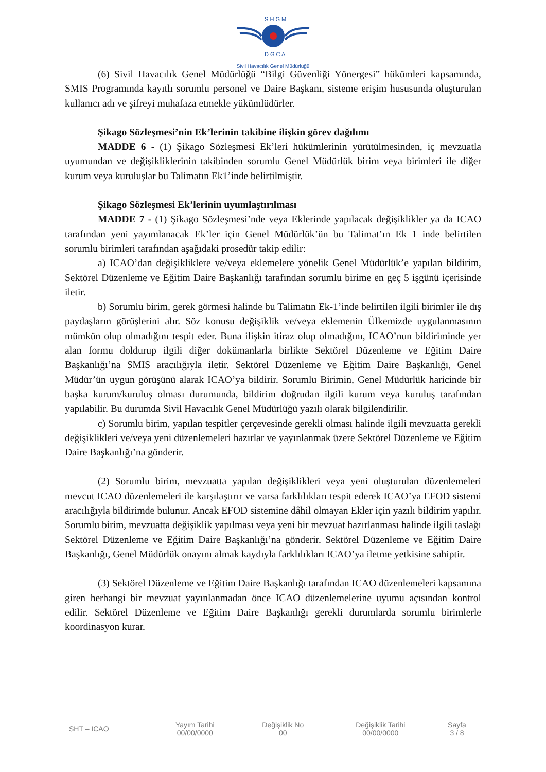S H G M
D G C A
Sivil Havacılık Genel Müdürlüğü
(6) Sivil Havacılık Genel Müdürlüğü “Bilgi Güvenliği Yönergesi” hükümleri kapsamında, SMIS Programında kayıtlı sorumlu personel ve Daire Başkanı, sisteme erişim hususunda oluşturulan kullanıcı adı ve şifreyi muhafaza etmekle yükümlüdürler.
Şikago Sözleşmesi’nin Ek’lerinin takibine ilişkin görev dağılımı
MADDE 6 - (1) Şikago Sözleşmesi Ek’leri hükümlerinin yürütülmesinden, iç mevzuatla uyumundan ve değişikliklerinin takibinden sorumlu Genel Müdürlük birim veya birimleri ile diğer kurum veya kuruluşlar bu Talimatın Ek1’inde belirtilmiştir.
Şikago Sözleşmesi Ek’lerinin uyumlaştırılması
MADDE 7 - (1) Şikago Sözleşmesi’nde veya Eklerinde yapılacak değişiklikler ya da ICAO tarafından yeni yayımlanacak Ek’ler için Genel Müdürlük’ün bu Talimat’ın Ek 1 inde belirtilen sorumlu birimleri tarafından aşağıdaki prosedür takip edilir:
a) ICAO’dan değişikliklere ve/veya eklemelere yönelik Genel Müdürlük’e yapılan bildirim, Sektörel Düzenleme ve Eğitim Daire Başkanlığı tarafından sorumlu birime en geç 5 işgünü içerisinde iletir.
b) Sorumlu birim, gerek görmesi halinde bu Talimatın Ek-1’inde belirtilen ilgili birimler ile dış paydaşların görüşlerini alır. Söz konusu değişiklik ve/veya eklemenin Ülkemizde uygulanmasının mümkün olup olmadığını tespit eder. Buna ilişkin itiraz olup olmadığını, ICAO’nun bildiriminde yer alan formu doldurup ilgili diğer dokümanlarla birlikte Sektörel Düzenleme ve Eğitim Daire Başkanlığı’na SMIS aracılığıyla iletir. Sektörel Düzenleme ve Eğitim Daire Başkanlığı, Genel Müdür’ün uygun görüşünü alarak ICAO’ya bildirir. Sorumlu Birimin, Genel Müdürlük haricinde bir başka kurum/kuruluş olması durumunda, bildirim doğrudan ilgili kurum veya kuruluş tarafından yapılabilir. Bu durumda Sivil Havacılık Genel Müdürlüğü yazılı olarak bilgilendirilir.
c) Sorumlu birim, yapılan tespitler çerçevesinde gerekli olması halinde ilgili mevzuatta gerekli değişiklikleri ve/veya yeni düzenlemeleri hazırlar ve yayınlanmak üzere Sektörel Düzenleme ve Eğitim Daire Başkanlığı’na gönderir.
(2) Sorumlu birim, mevzuatta yapılan değişiklikleri veya yeni oluşturulan düzenlemeleri mevcut ICAO düzenlemeleri ile karşılaştırır ve varsa farklılıkları tespit ederek ICAO’ya EFOD sistemi aracılığıyla bildirimde bulunur. Ancak EFOD sistemine dâhil olmayan Ekler için yazılı bildirim yapılır. Sorumlu birim, mevzuatta değişiklik yapılması veya yeni bir mevzuat hazırlanması halinde ilgili taslağı Sektörel Düzenleme ve Eğitim Daire Başkanlığı’na gönderir. Sektörel Düzenleme ve Eğitim Daire Başkanlığı, Genel Müdürlük onayını almak kaydıyla farklılıkları ICAO’ya iletme yetkisine sahiptir.
(3) Sektörel Düzenleme ve Eğitim Daire Başkanlığı tarafından ICAO düzenlemeleri kapsamına giren herhangi bir mevzuat yayınlanmadan önce ICAO düzenlemelerine uyumu açısından kontrol edilir. Sektörel Düzenleme ve Eğitim Daire Başkanlığı gerekli durumlarda sorumlu birimlerle koordinasyon kurar.
| SHT – ICAO | Yayım Tarihi 00/00/0000 | Değişiklik No 00 | Değişiklik Tarihi 00/00/0000 | Sayfa 3 / 8 |